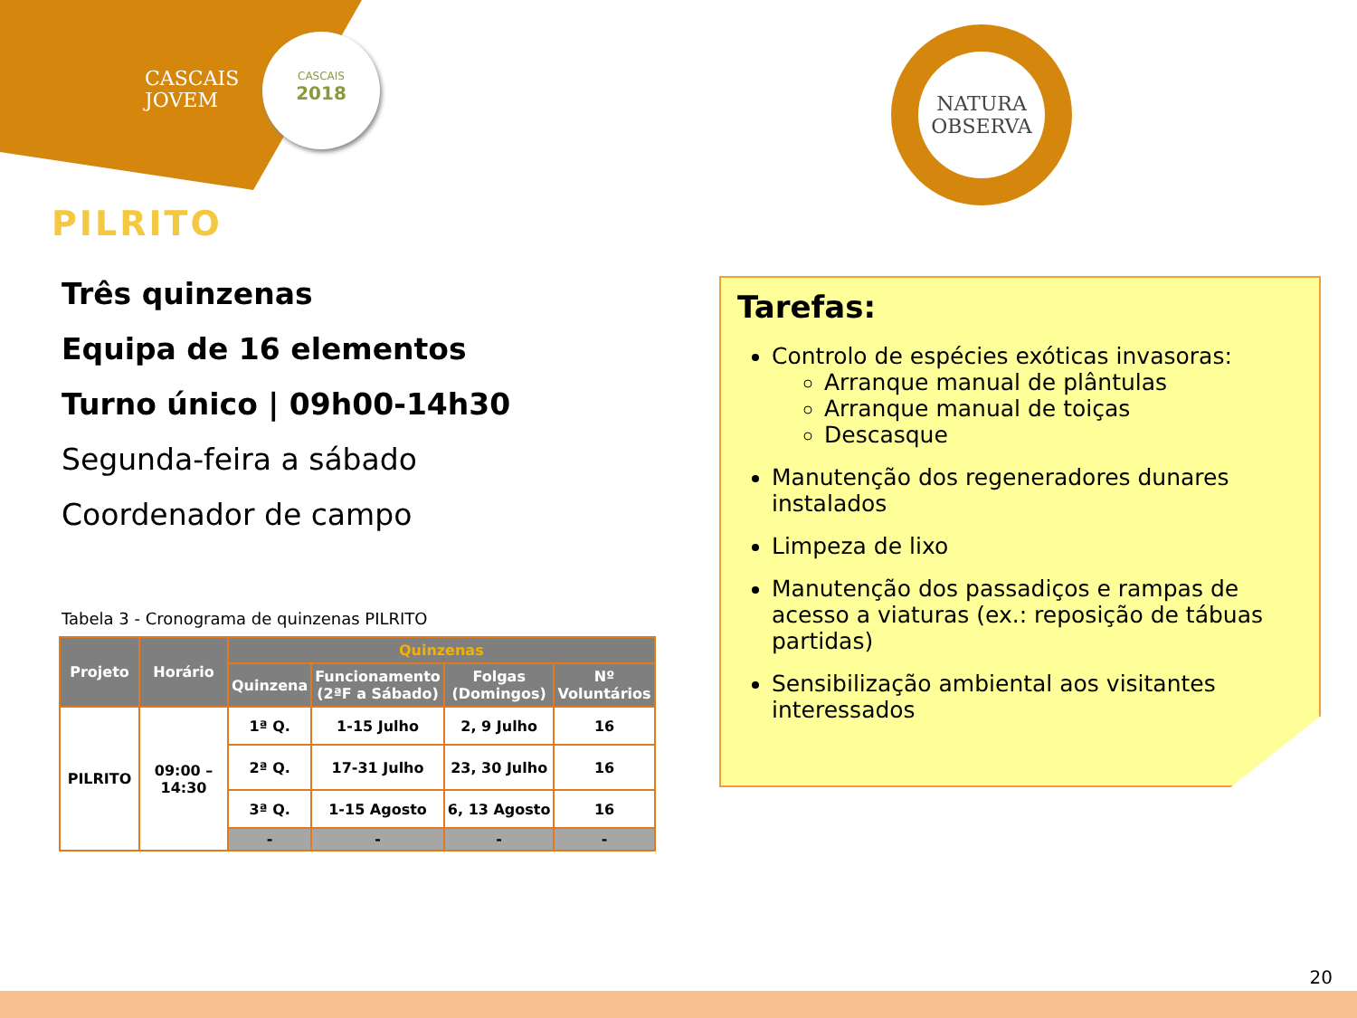CASCAIS
JOVEM
CASCAIS
2018
NATURA
OBSERVA
PILRITO
Três quinzenas
Equipa de 16 elementos
Turno único | 09h00-14h30
Segunda-feira a sábado
Coordenador de campo
Tabela 3 - Cronograma de quinzenas PILRITO
| Projeto | Horário | Quinzenas | | | |
| --- | --- | --- | --- | --- | --- |
| | | Quinzena | Funcionamento (2ªF a Sábado) | Folgas (Domingos) | Nº Voluntários |
| PILRITO | 09:00 – 14:30 | 1ª Q. | 1-15 Julho | 2, 9 Julho | 16 |
| | | 2ª Q. | 17-31 Julho | 23, 30 Julho | 16 |
| | | 3ª Q. | 1-15 Agosto | 6, 13 Agosto | 16 |
| | | - | - | - | - |
Tarefas:
Controlo de espécies exóticas invasoras:
Arranque manual de plântulas
Arranque manual de toiças
Descasque
Manutenção dos regeneradores dunares instalados
Limpeza de lixo
Manutenção dos passadiços e rampas de acesso a viaturas (ex.: reposição de tábuas partidas)
Sensibilização ambiental aos visitantes interessados
20